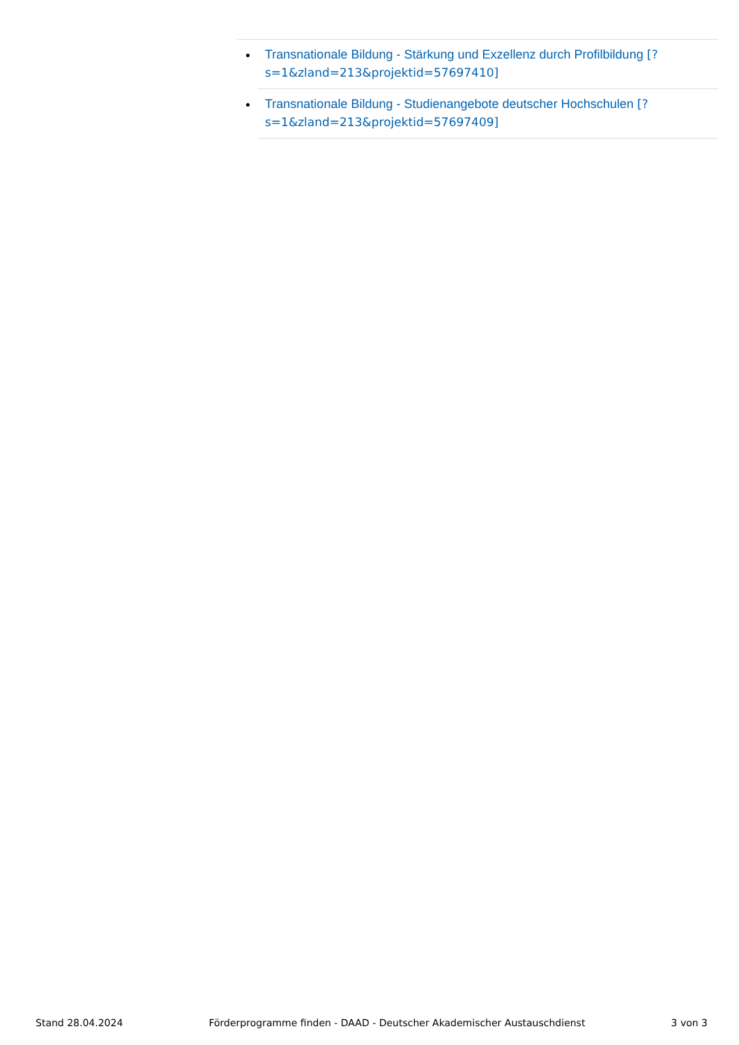Transnationale Bildung - Stärkung und Exzellenz durch Profilbildung [?s=1&zland=213&projektid=57697410]
Transnationale Bildung - Studienangebote deutscher Hochschulen [?s=1&zland=213&projektid=57697409]
Stand 28.04.2024 Förderprogramme finden - DAAD - Deutscher Akademischer Austauschdienst 3 von 3